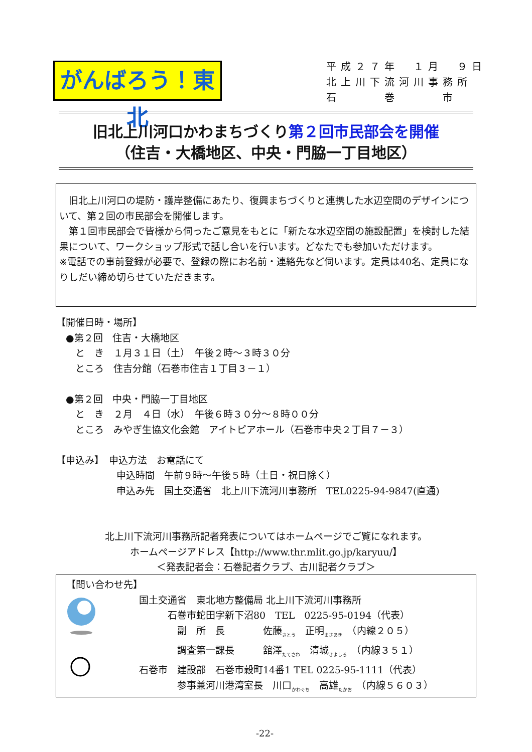がんばろう！東北
平成２７年　１月　９日
北上川下流河川事務所
石　　　巻　　　市
旧北上川河口かわまちづくり第２回市民部会を開催
（住吉・大橋地区、中央・門脇一丁目地区）
　旧北上川河口の堤防・護岸整備にあたり、復興まちづくりと連携した水辺空間のデザインについて、第２回の市民部会を開催します。
　第１回市民部会で皆様から伺ったご意見をもとに「新たな水辺空間の施設配置」を検討した結果について、ワークショップ形式で話し合いを行います。どなたでも参加いただけます。
※電話での事前登録が必要で、登録の際にお名前・連絡先など伺います。定員は40名、定員になりしだい締め切らせていただきます。
【開催日時・場所】
　●第２回　住吉・大橋地区
　　と　き　１月３１日（土）　午後２時～３時３０分
　　ところ　住吉分館（石巻市住吉１丁目３－１）
　●第２回　中央・門脇一丁目地区
　　と　き　２月　４日（水）　午後６時３０分～８時００分
　　ところ　みやぎ生協文化会館　アイトピアホール（石巻市中央２丁目７－３）
【申込み】　申込方法　お電話にて
申込時間　午前９時～午後５時（土日・祝日除く）
申込み先　国土交通省　北上川下流河川事務所　TEL0225-94-9847(直通)
北上川下流河川事務所記者発表についてはホームページでご覧になれます。
ホームページアドレス【http://www.thr.mlit.go.jp/karyuu/】
＜発表記者会：石巻記者クラブ、古川記者クラブ＞
【問い合わせ先】
国土交通省　東北地方整備局 北上川下流河川事務所
　　　石巻市蛇田字新下沼80　TEL　0225-95-0194（代表）
　　　　副　所　長　　　　佐藤<sub>さとう</sub>　正明<sub>まさあき</sub>　（内線２０５）
　　　　調査第一課長　　　舘澤<sub>たてさわ</sub>　清城<sub>きよしろ</sub>　（内線３５１）
石巻市　建設部　石巻市穀町14番1 TEL 0225-95-1111（代表）
　　　　参事兼河川港湾室長　川口<sub>かわぐち</sub>　高雄<sub>たかお</sub>　（内線５６０３）
-22-